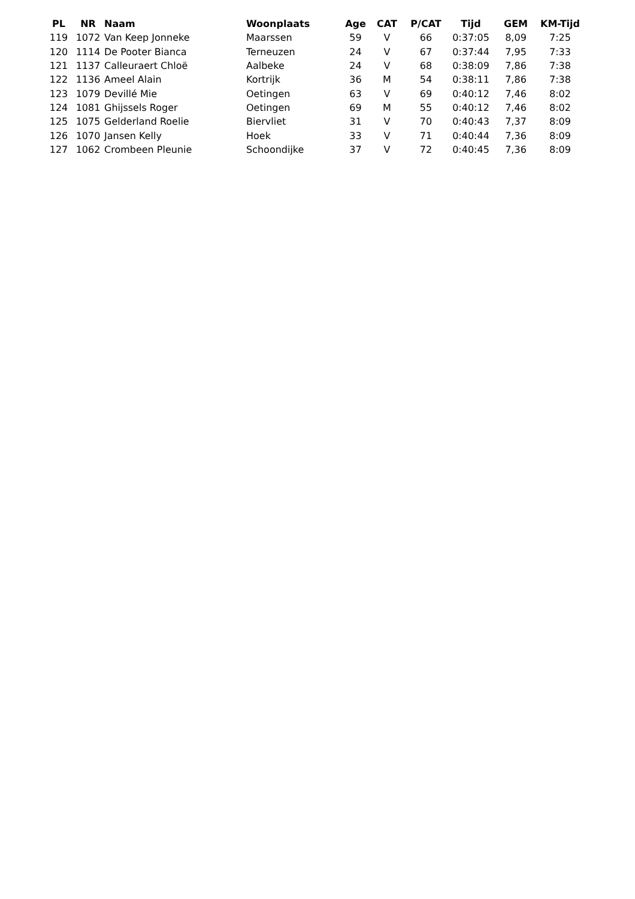| PL | NR | Naam | Woonplaats | Age | CAT | P/CAT | Tijd | GEM | KM-Tijd |
| --- | --- | --- | --- | --- | --- | --- | --- | --- | --- |
| 119 | 1072 | Van Keep Jonneke | Maarssen | 59 | V | 66 | 0:37:05 | 8,09 | 7:25 |
| 120 | 1114 | De Pooter Bianca | Terneuzen | 24 | V | 67 | 0:37:44 | 7,95 | 7:33 |
| 121 | 1137 | Calleuraert Chloë | Aalbeke | 24 | V | 68 | 0:38:09 | 7,86 | 7:38 |
| 122 | 1136 | Ameel Alain | Kortrijk | 36 | M | 54 | 0:38:11 | 7,86 | 7:38 |
| 123 | 1079 | Devillé Mie | Oetingen | 63 | V | 69 | 0:40:12 | 7,46 | 8:02 |
| 124 | 1081 | Ghijssels Roger | Oetingen | 69 | M | 55 | 0:40:12 | 7,46 | 8:02 |
| 125 | 1075 | Gelderland Roelie | Biervliet | 31 | V | 70 | 0:40:43 | 7,37 | 8:09 |
| 126 | 1070 | Jansen Kelly | Hoek | 33 | V | 71 | 0:40:44 | 7,36 | 8:09 |
| 127 | 1062 | Crombeen Pleunie | Schoondijke | 37 | V | 72 | 0:40:45 | 7,36 | 8:09 |